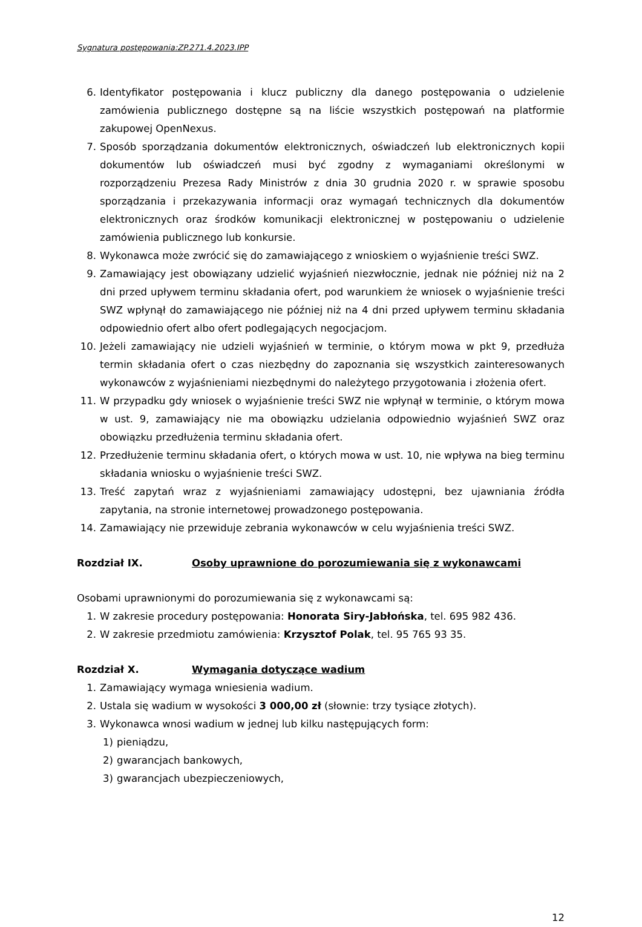Sygnatura postępowania:ZP.271.4.2023.IPP
6. Identyfikator postępowania i klucz publiczny dla danego postępowania o udzielenie zamówienia publicznego dostępne są na liście wszystkich postępowań na platformie zakupowej OpenNexus.
7. Sposób sporządzania dokumentów elektronicznych, oświadczeń lub elektronicznych kopii dokumentów lub oświadczeń musi być zgodny z wymaganiami określonymi w rozporządzeniu Prezesa Rady Ministrów z dnia 30 grudnia 2020 r. w sprawie sposobu sporządzania i przekazywania informacji oraz wymagań technicznych dla dokumentów elektronicznych oraz środków komunikacji elektronicznej w postępowaniu o udzielenie zamówienia publicznego lub konkursie.
8. Wykonawca może zwrócić się do zamawiającego z wnioskiem o wyjaśnienie treści SWZ.
9. Zamawiający jest obowiązany udzielić wyjaśnień niezwłocznie, jednak nie później niż na 2 dni przed upływem terminu składania ofert, pod warunkiem że wniosek o wyjaśnienie treści SWZ wpłynął do zamawiającego nie później niż na 4 dni przed upływem terminu składania odpowiednio ofert albo ofert podlegających negocjacjom.
10. Jeżeli zamawiający nie udzieli wyjaśnień w terminie, o którym mowa w pkt 9, przedłuża termin składania ofert o czas niezbędny do zapoznania się wszystkich zainteresowanych wykonawców z wyjaśnieniami niezbędnymi do należytego przygotowania i złożenia ofert.
11. W przypadku gdy wniosek o wyjaśnienie treści SWZ nie wpłynął w terminie, o którym mowa w ust. 9, zamawiający nie ma obowiązku udzielania odpowiednio wyjaśnień SWZ oraz obowiązku przedłużenia terminu składania ofert.
12. Przedłużenie terminu składania ofert, o których mowa w ust. 10, nie wpływa na bieg terminu składania wniosku o wyjaśnienie treści SWZ.
13. Treść zapytań wraz z wyjaśnieniami zamawiający udostępni, bez ujawniania źródła zapytania, na stronie internetowej prowadzonego postępowania.
14. Zamawiający nie przewiduje zebrania wykonawców w celu wyjaśnienia treści SWZ.
Rozdział IX. Osoby uprawnione do porozumiewania się z wykonawcami
Osobami uprawnionymi do porozumiewania się z wykonawcami są:
1. W zakresie procedury postępowania: Honorata Siry-Jabłońska, tel. 695 982 436.
2. W zakresie przedmiotu zamówienia: Krzysztof Polak, tel. 95 765 93 35.
Rozdział X. Wymagania dotyczące wadium
1. Zamawiający wymaga wniesienia wadium.
2. Ustala się wadium w wysokości 3 000,00 zł (słownie: trzy tysiące złotych).
3. Wykonawca wnosi wadium w jednej lub kilku następujących form:
1) pieniądzu,
2) gwarancjach bankowych,
3) gwarancjach ubezpieczeniowych,
12